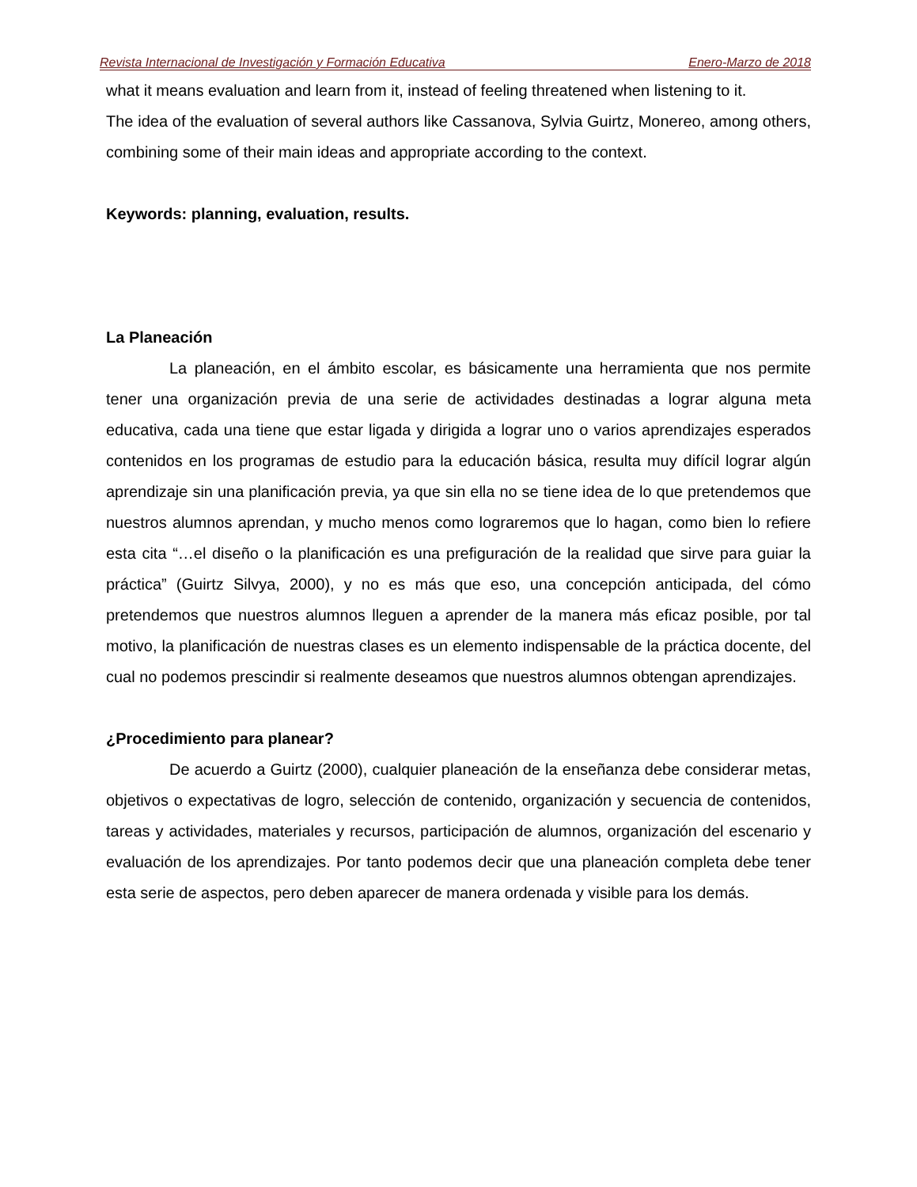Revista Internacional de Investigación y Formación Educativa Enero-Marzo de 2018
what it means evaluation and learn from it, instead of feeling threatened when listening to it.
The idea of the evaluation of several authors like Cassanova, Sylvia Guirtz, Monereo, among others, combining some of their main ideas and appropriate according to the context.
Keywords: planning, evaluation, results.
La Planeación
La planeación, en el ámbito escolar, es básicamente una herramienta que nos permite tener una organización previa de una serie de actividades destinadas a lograr alguna meta educativa, cada una tiene que estar ligada y dirigida a lograr uno o varios aprendizajes esperados contenidos en los programas de estudio para la educación básica, resulta muy difícil lograr algún aprendizaje sin una planificación previa, ya que sin ella no se tiene idea de lo que pretendemos que nuestros alumnos aprendan, y mucho menos como lograremos que lo hagan, como bien lo refiere esta cita “…el diseño o la planificación es una prefiguración de la realidad que sirve para guiar la práctica” (Guirtz Silvya, 2000), y no es más que eso, una concepción anticipada, del cómo pretendemos que nuestros alumnos lleguen a aprender de la manera más eficaz posible, por tal motivo, la planificación de nuestras clases es un elemento indispensable de la práctica docente, del cual no podemos prescindir si realmente deseamos que nuestros alumnos obtengan aprendizajes.
¿Procedimiento para planear?
De acuerdo a Guirtz (2000), cualquier planeación de la enseñanza debe considerar metas, objetivos o expectativas de logro, selección de contenido, organización y secuencia de contenidos, tareas y actividades, materiales y recursos, participación de alumnos, organización del escenario y evaluación de los aprendizajes. Por tanto podemos decir que una planeación completa debe tener esta serie de aspectos, pero deben aparecer de manera ordenada y visible para los demás.